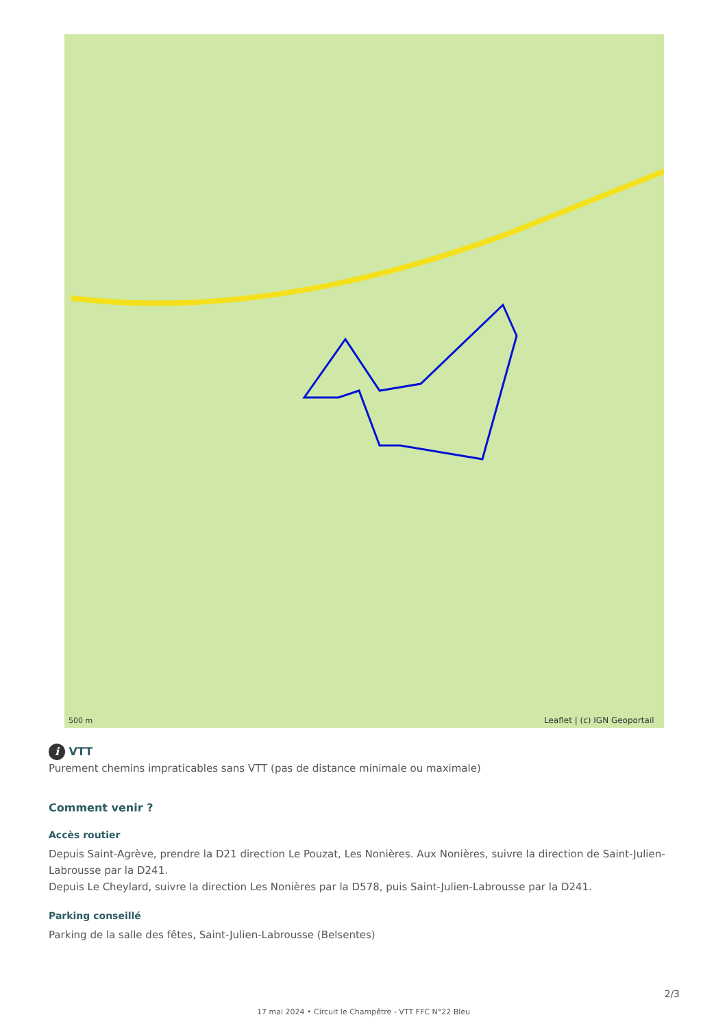500 m
Leaflet | (c) IGN Geoportail
i VTT
Purement chemins impraticables sans VTT (pas de distance minimale ou maximale)
Comment venir ?
Accès routier
Depuis Saint-Agrève, prendre la D21 direction Le Pouzat, Les Nonières. Aux Nonières, suivre la direction de Saint-Julien-Labrousse par la D241.
Depuis Le Cheylard, suivre la direction Les Nonières par la D578, puis Saint-Julien-Labrousse par la D241.
Parking conseillé
Parking de la salle des fêtes, Saint-Julien-Labrousse (Belsentes)
2/3
17 mai 2024 • Circuit le Champêtre - VTT FFC N°22 Bleu